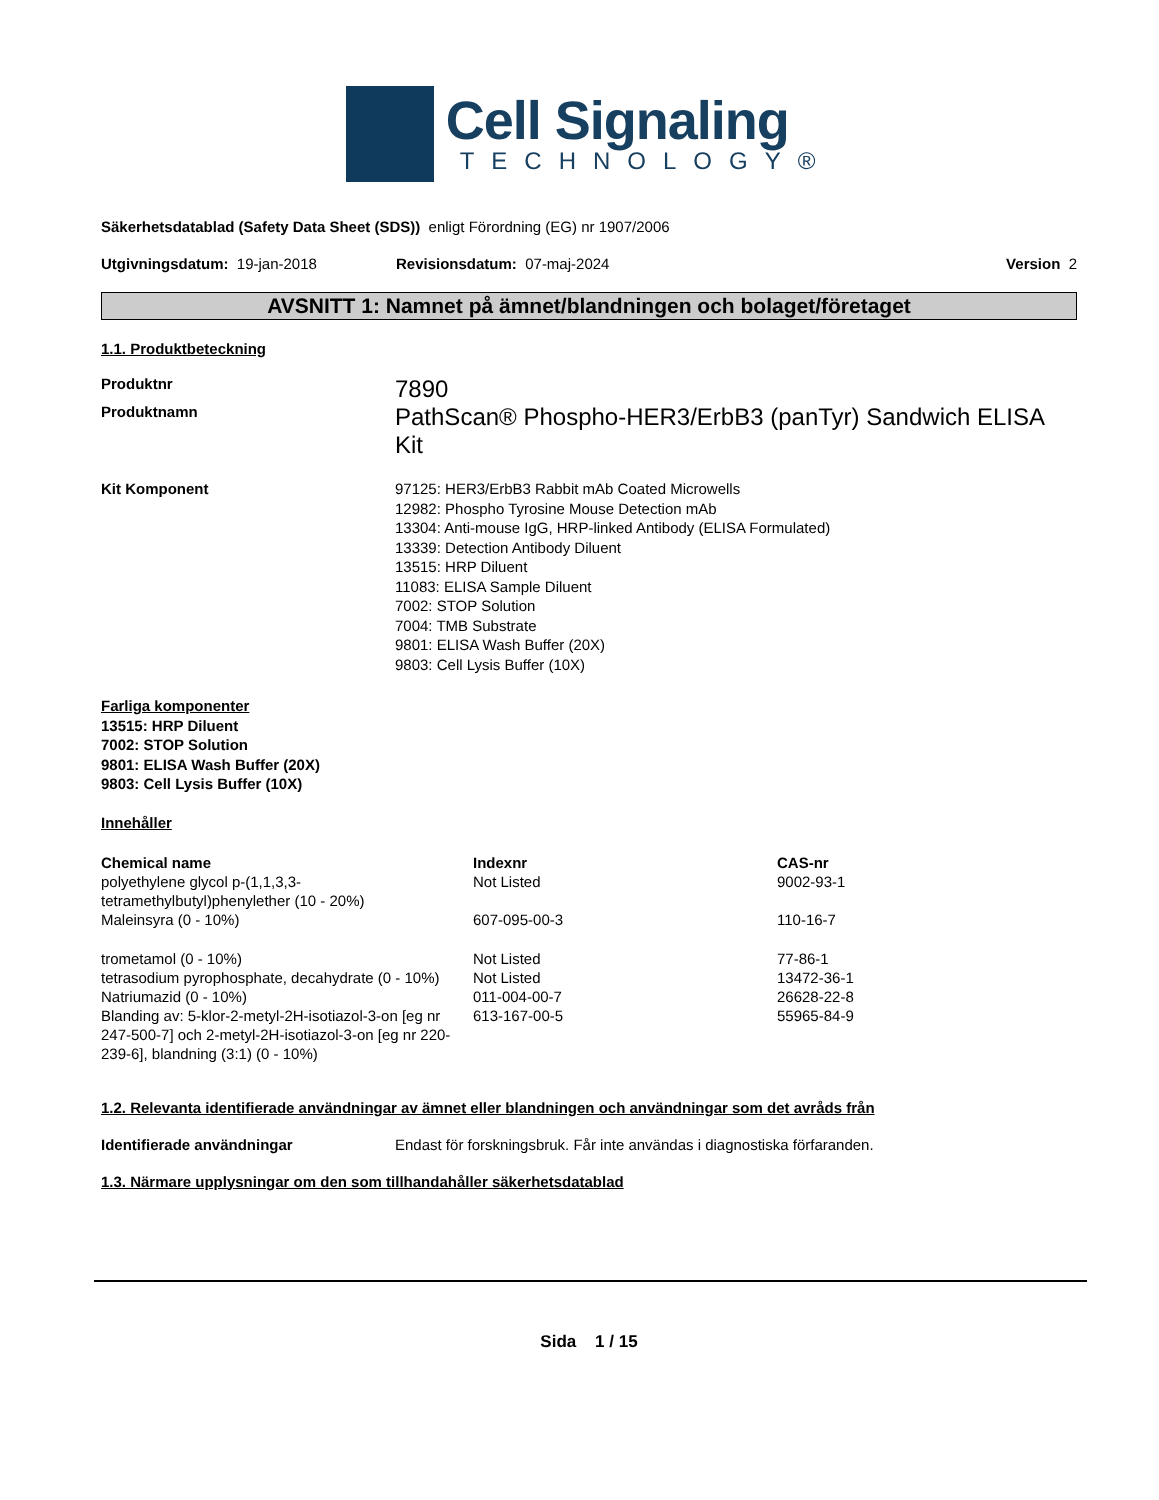Cell Signaling
TECHNOLOGY®
Säkerhetsdatablad (Safety Data Sheet (SDS)) enligt Förordning (EG) nr 1907/2006
Utgivningsdatum: 19-jan-2018 Revisionsdatum: 07-maj-2024 Version 2
AVSNITT 1: Namnet på ämnet/blandningen och bolaget/företaget
1.1. Produktbeteckning
Produktnr 7890
Produktnamn PathScan® Phospho-HER3/ErbB3 (panTyr) Sandwich ELISA Kit
Kit Komponent 97125: HER3/ErbB3 Rabbit mAb Coated Microwells
12982: Phospho Tyrosine Mouse Detection mAb
13304: Anti-mouse IgG, HRP-linked Antibody (ELISA Formulated)
13339: Detection Antibody Diluent
13515: HRP Diluent
11083: ELISA Sample Diluent
7002: STOP Solution
7004: TMB Substrate
9801: ELISA Wash Buffer (20X)
9803: Cell Lysis Buffer (10X)
Farliga komponenter
13515: HRP Diluent
7002: STOP Solution
9801: ELISA Wash Buffer (20X)
9803: Cell Lysis Buffer (10X)
Innehåller
| Chemical name | Indexnr | CAS-nr |
| --- | --- | --- |
| polyethylene glycol p-(1,1,3,3-tetramethylbutyl)phenylether (10 - 20%) | Not Listed | 9002-93-1 |
| Maleinsyra (0 - 10%) | 607-095-00-3 | 110-16-7 |
| trometamol (0 - 10%) | Not Listed | 77-86-1 |
| tetrasodium pyrophosphate, decahydrate (0 - 10%) | Not Listed | 13472-36-1 |
| Natriumazid (0 - 10%) | 011-004-00-7 | 26628-22-8 |
| Blanding av: 5-klor-2-metyl-2H-isotiazol-3-on [eg nr 247-500-7] och 2-metyl-2H-isotiazol-3-on [eg nr 220-239-6], blandning (3:1) (0 - 10%) | 613-167-00-5 | 55965-84-9 |
1.2. Relevanta identifierade användningar av ämnet eller blandningen och användningar som det avråds från
Identifierade användningar Endast för forskningsbruk. Får inte användas i diagnostiska förfaranden.
1.3. Närmare upplysningar om den som tillhandahåller säkerhetsdatablad
Sida 1 / 15